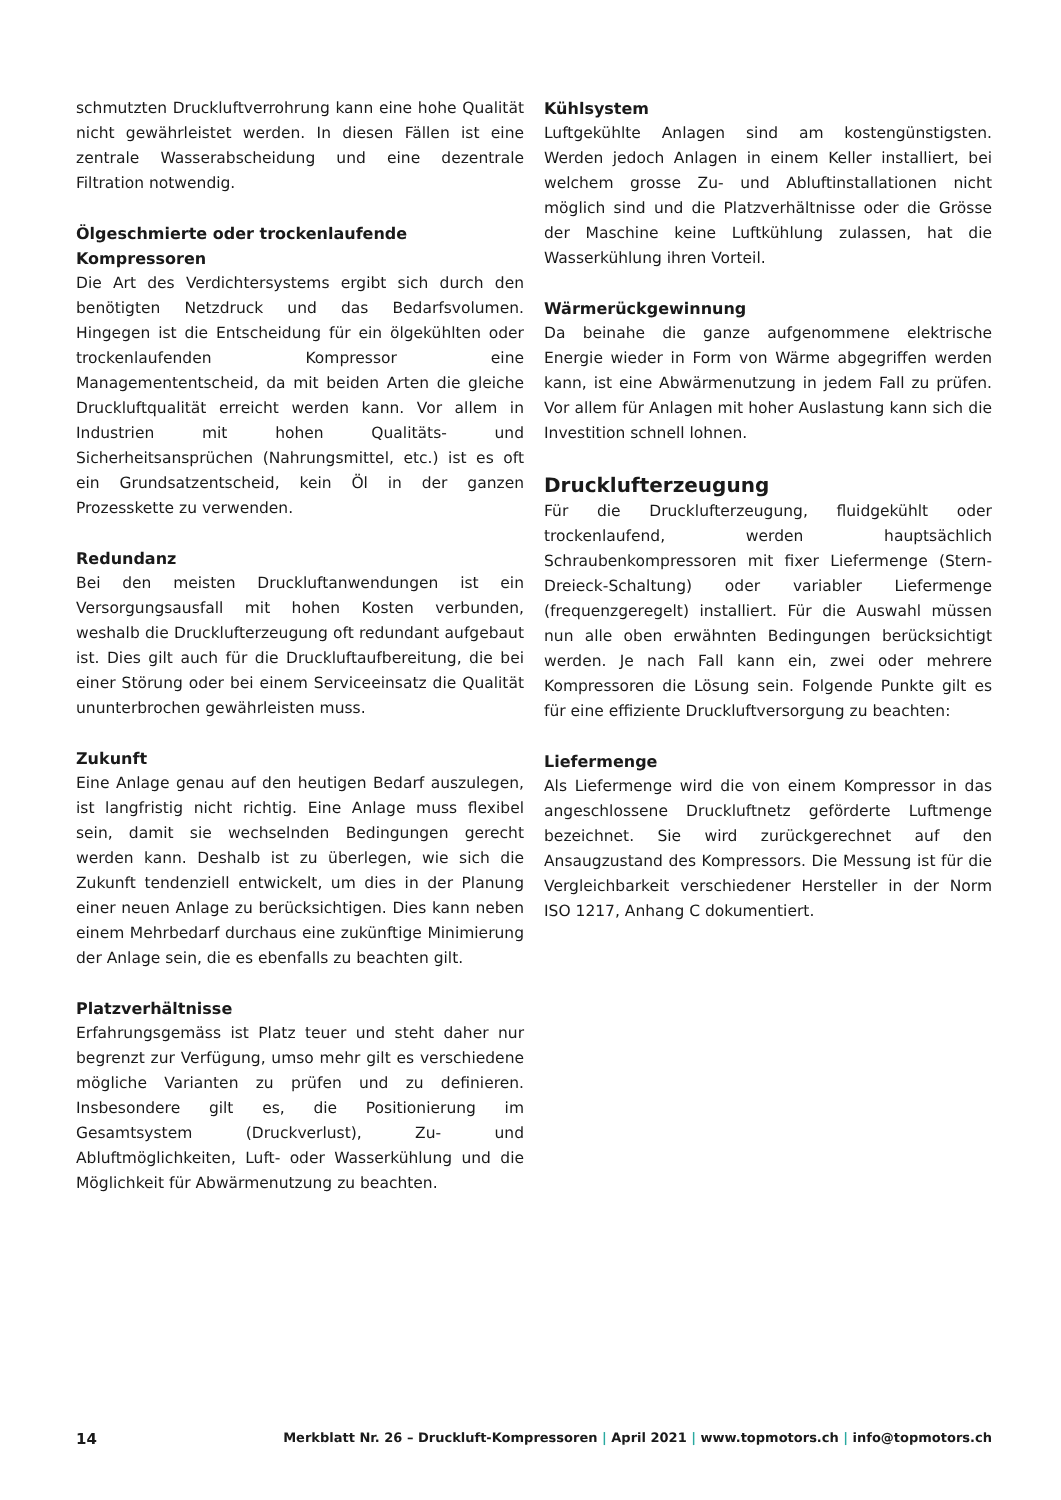schmutzten Druckluftverrohrung kann eine hohe Qualität nicht gewährleistet werden. In diesen Fällen ist eine zentrale Wasserabscheidung und eine dezentrale Filtration notwendig.
Ölgeschmierte oder trockenlaufende Kompressoren
Die Art des Verdichtersystems ergibt sich durch den benötigten Netzdruck und das Bedarfsvolumen. Hingegen ist die Entscheidung für ein ölgekühlten oder trockenlaufenden Kompressor eine Managemententscheid, da mit beiden Arten die gleiche Druckluftqualität erreicht werden kann. Vor allem in Industrien mit hohen Qualitäts- und Sicherheitsansprüchen (Nahrungsmittel, etc.) ist es oft ein Grundsatzentscheid, kein Öl in der ganzen Prozesskette zu verwenden.
Redundanz
Bei den meisten Druckluftanwendungen ist ein Versorgungsausfall mit hohen Kosten verbunden, weshalb die Drucklufterzeugung oft redundant aufgebaut ist. Dies gilt auch für die Druckluftaufbereitung, die bei einer Störung oder bei einem Serviceeinsatz die Qualität ununterbrochen gewährleisten muss.
Zukunft
Eine Anlage genau auf den heutigen Bedarf auszulegen, ist langfristig nicht richtig. Eine Anlage muss flexibel sein, damit sie wechselnden Bedingungen gerecht werden kann. Deshalb ist zu überlegen, wie sich die Zukunft tendenziell entwickelt, um dies in der Planung einer neuen Anlage zu berücksichtigen. Dies kann neben einem Mehrbedarf durchaus eine zukünftige Minimierung der Anlage sein, die es ebenfalls zu beachten gilt.
Platzverhältnisse
Erfahrungsgemäss ist Platz teuer und steht daher nur begrenzt zur Verfügung, umso mehr gilt es verschiedene mögliche Varianten zu prüfen und zu definieren. Insbesondere gilt es, die Positionierung im Gesamtsystem (Druckverlust), Zu- und Abluftmöglichkeiten, Luft- oder Wasserkühlung und die Möglichkeit für Abwärmenutzung zu beachten.
Kühlsystem
Luftgekühlte Anlagen sind am kostengünstigsten. Werden jedoch Anlagen in einem Keller installiert, bei welchem grosse Zu- und Abluftinstallationen nicht möglich sind und die Platzverhältnisse oder die Grösse der Maschine keine Luftkühlung zulassen, hat die Wasserkühlung ihren Vorteil.
Wärmerückgewinnung
Da beinahe die ganze aufgenommene elektrische Energie wieder in Form von Wärme abgegriffen werden kann, ist eine Abwärmenutzung in jedem Fall zu prüfen. Vor allem für Anlagen mit hoher Auslastung kann sich die Investition schnell lohnen.
Drucklufterzeugung
Für die Drucklufterzeugung, fluidgekühlt oder trockenlaufend, werden hauptsächlich Schraubenkompressoren mit fixer Liefermenge (Stern-Dreieck-Schaltung) oder variabler Liefermenge (frequenzgeregelt) installiert. Für die Auswahl müssen nun alle oben erwähnten Bedingungen berücksichtigt werden. Je nach Fall kann ein, zwei oder mehrere Kompressoren die Lösung sein. Folgende Punkte gilt es für eine effiziente Druckluftversorgung zu beachten:
Liefermenge
Als Liefermenge wird die von einem Kompressor in das angeschlossene Druckluftnetz geförderte Luftmenge bezeichnet. Sie wird zurückgerechnet auf den Ansaugzustand des Kompressors. Die Messung ist für die Vergleichbarkeit verschiedener Hersteller in der Norm ISO 1217, Anhang C dokumentiert.
14 Merkblatt Nr. 26 – Druckluft-Kompressoren | April 2021 | www.topmotors.ch | info@topmotors.ch